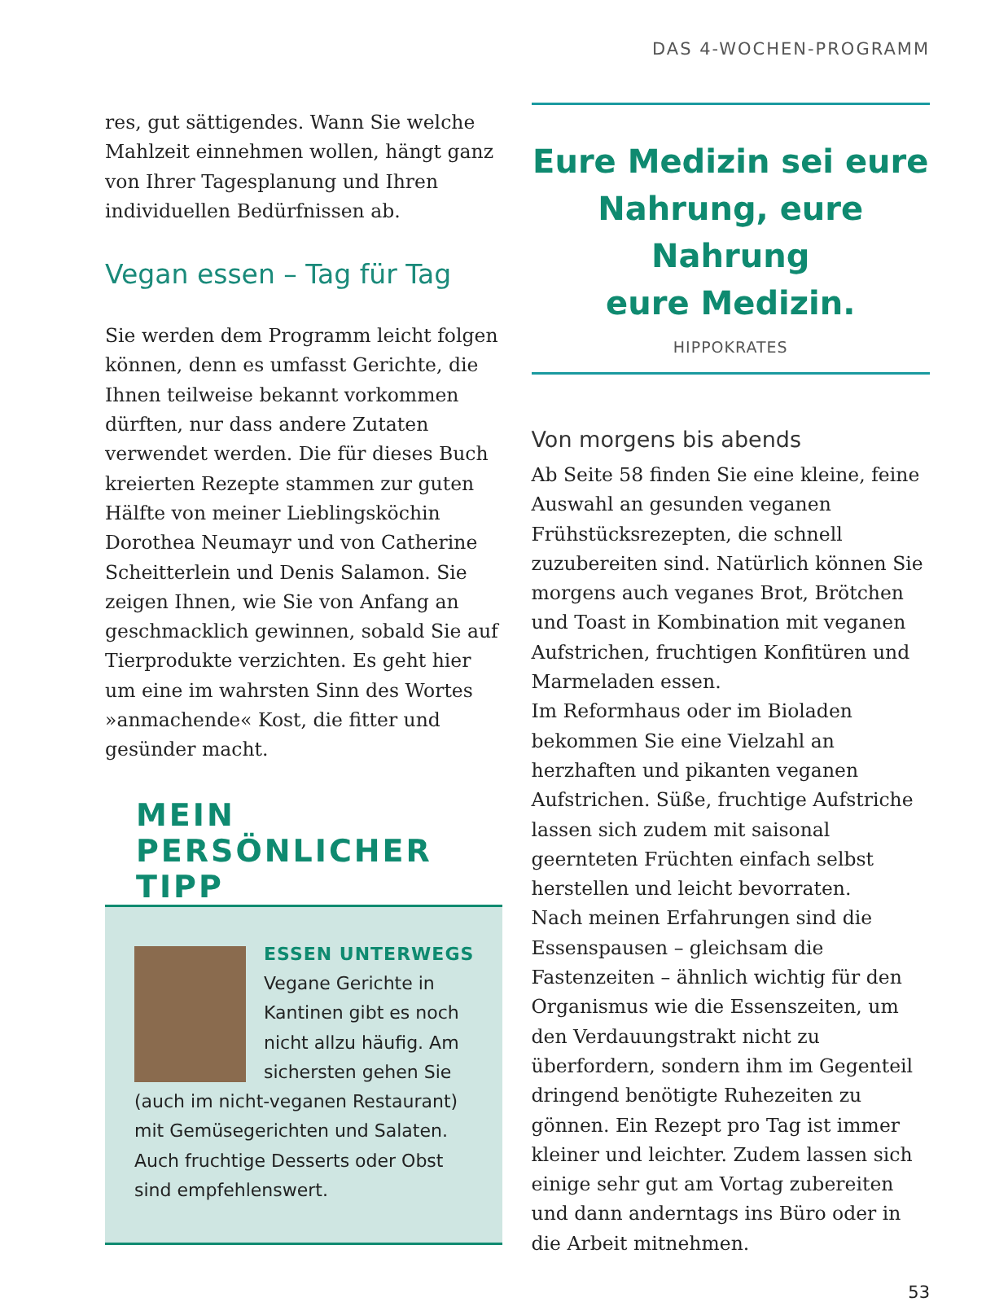DAS 4-WOCHEN-PROGRAMM
res, gut sättigendes. Wann Sie welche Mahlzeit einnehmen wollen, hängt ganz von Ihrer Tagesplanung und Ihren individuellen Bedürfnissen ab.
Vegan essen – Tag für Tag
Sie werden dem Programm leicht folgen können, denn es umfasst Gerichte, die Ihnen teilweise bekannt vorkommen dürften, nur dass andere Zutaten verwendet werden. Die für dieses Buch kreierten Rezepte stammen zur guten Hälfte von meiner Lieblingsköchin Dorothea Neumayr und von Catherine Scheitterlein und Denis Salamon. Sie zeigen Ihnen, wie Sie von Anfang an geschmacklich gewinnen, sobald Sie auf Tierprodukte verzichten. Es geht hier um eine im wahrsten Sinn des Wortes »anmachende« Kost, die fitter und gesünder macht.
MEIN PERSÖNLICHER TIPP
ESSEN UNTERWEGS
Vegane Gerichte in Kantinen gibt es noch nicht allzu häufig. Am sichersten gehen Sie (auch im nicht-veganen Restaurant) mit Gemüsegerichten und Salaten. Auch fruchtige Desserts oder Obst sind empfehlenswert.
Eure Medizin sei eure
Nahrung, eure Nahrung
eure Medizin.
HIPPOKRATES
Von morgens bis abends
Ab Seite 58 finden Sie eine kleine, feine Auswahl an gesunden veganen Frühstücksrezepten, die schnell zuzubereiten sind. Natürlich können Sie morgens auch veganes Brot, Brötchen und Toast in Kombination mit veganen Aufstrichen, fruchtigen Konfitüren und Marmeladen essen.
Im Reformhaus oder im Bioladen bekommen Sie eine Vielzahl an herzhaften und pikanten veganen Aufstrichen. Süße, fruchtige Aufstriche lassen sich zudem mit saisonal geernteten Früchten einfach selbst herstellen und leicht bevorraten.
Nach meinen Erfahrungen sind die Essenspausen – gleichsam die Fastenzeiten – ähnlich wichtig für den Organismus wie die Essenszeiten, um den Verdauungstrakt nicht zu überfordern, sondern ihm im Gegenteil dringend benötigte Ruhezeiten zu gönnen. Ein Rezept pro Tag ist immer kleiner und leichter. Zudem lassen sich einige sehr gut am Vortag zubereiten und dann anderntags ins Büro oder in die Arbeit mitnehmen.
53